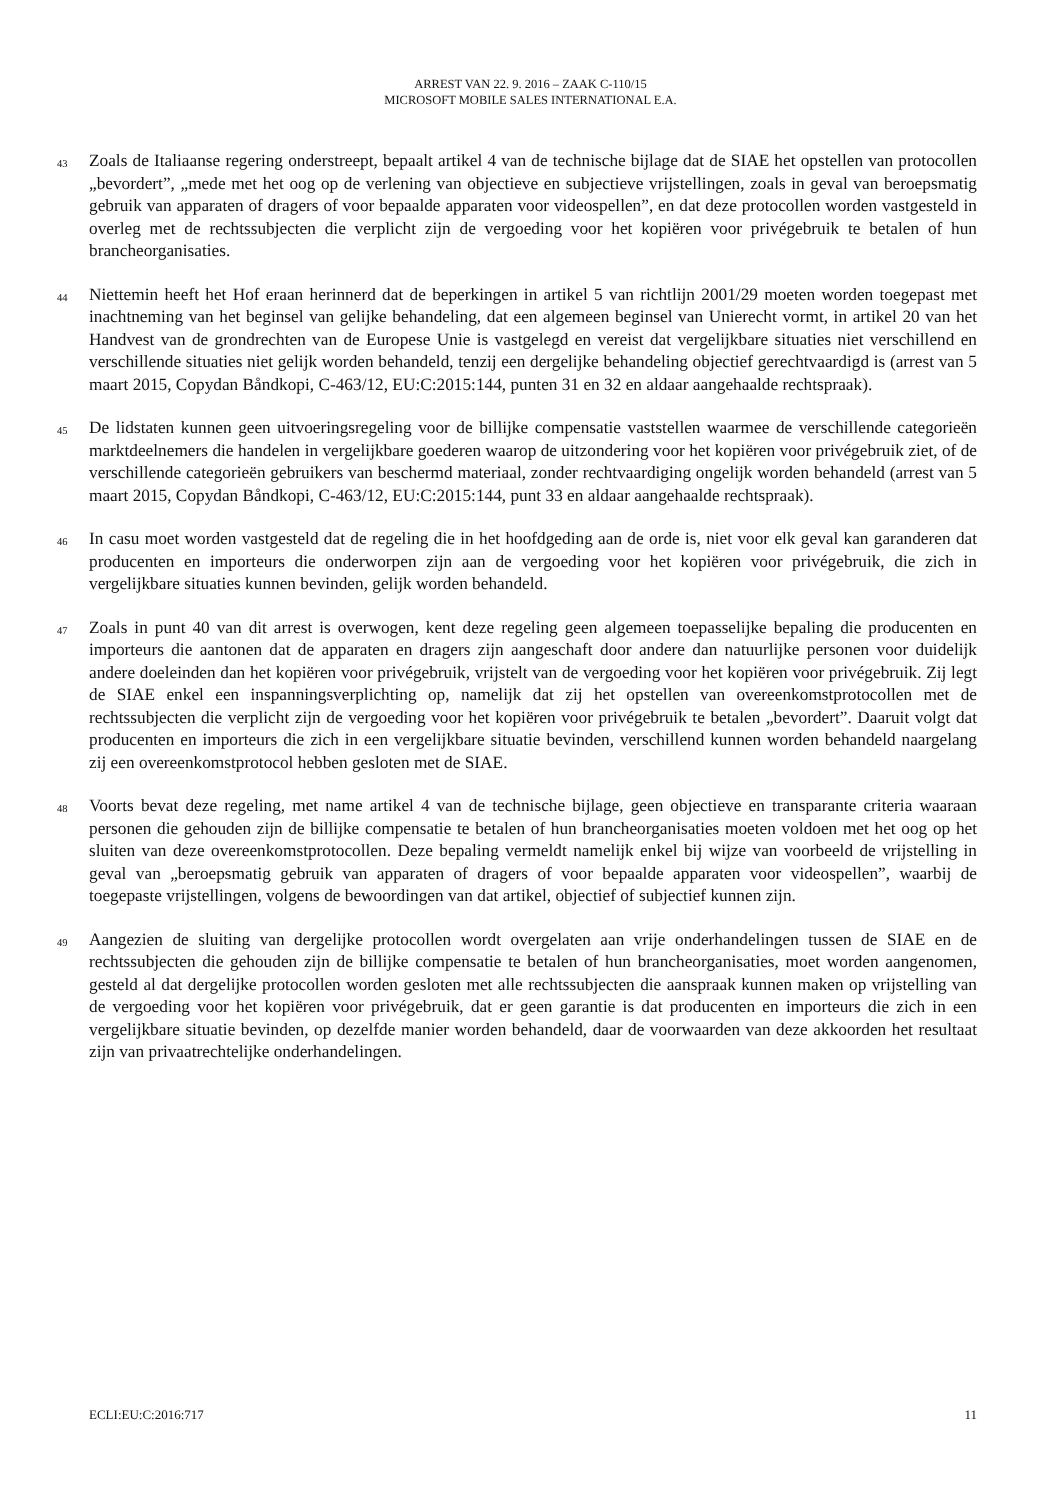ARREST VAN 22. 9. 2016 – ZAAK C-110/15
MICROSOFT MOBILE SALES INTERNATIONAL E.A.
43
Zoals de Italiaanse regering onderstreept, bepaalt artikel 4 van de technische bijlage dat de SIAE het opstellen van protocollen „bevordert”, „mede met het oog op de verlening van objectieve en subjectieve vrijstellingen, zoals in geval van beroepsmatig gebruik van apparaten of dragers of voor bepaalde apparaten voor videospellen”, en dat deze protocollen worden vastgesteld in overleg met de rechtssubjecten die verplicht zijn de vergoeding voor het kopiëren voor privégebruik te betalen of hun brancheorganisaties.
44
Niettemin heeft het Hof eraan herinnerd dat de beperkingen in artikel 5 van richtlijn 2001/29 moeten worden toegepast met inachtneming van het beginsel van gelijke behandeling, dat een algemeen beginsel van Unierecht vormt, in artikel 20 van het Handvest van de grondrechten van de Europese Unie is vastgelegd en vereist dat vergelijkbare situaties niet verschillend en verschillende situaties niet gelijk worden behandeld, tenzij een dergelijke behandeling objectief gerechtvaardigd is (arrest van 5 maart 2015, Copydan Båndkopi, C-463/12, EU:C:2015:144, punten 31 en 32 en aldaar aangehaalde rechtspraak).
45
De lidstaten kunnen geen uitvoeringsregeling voor de billijke compensatie vaststellen waarmee de verschillende categorieën marktdeelnemers die handelen in vergelijkbare goederen waarop de uitzondering voor het kopiëren voor privégebruik ziet, of de verschillende categorieën gebruikers van beschermd materiaal, zonder rechtvaardiging ongelijk worden behandeld (arrest van 5 maart 2015, Copydan Båndkopi, C-463/12, EU:C:2015:144, punt 33 en aldaar aangehaalde rechtspraak).
46
In casu moet worden vastgesteld dat de regeling die in het hoofdgeding aan de orde is, niet voor elk geval kan garanderen dat producenten en importeurs die onderworpen zijn aan de vergoeding voor het kopiëren voor privégebruik, die zich in vergelijkbare situaties kunnen bevinden, gelijk worden behandeld.
47
Zoals in punt 40 van dit arrest is overwogen, kent deze regeling geen algemeen toepasselijke bepaling die producenten en importeurs die aantonen dat de apparaten en dragers zijn aangeschaft door andere dan natuurlijke personen voor duidelijk andere doeleinden dan het kopiëren voor privégebruik, vrijstelt van de vergoeding voor het kopiëren voor privégebruik. Zij legt de SIAE enkel een inspanningsverplichting op, namelijk dat zij het opstellen van overeenkomstprotocollen met de rechtssubjecten die verplicht zijn de vergoeding voor het kopiëren voor privégebruik te betalen „bevordert”. Daaruit volgt dat producenten en importeurs die zich in een vergelijkbare situatie bevinden, verschillend kunnen worden behandeld naargelang zij een overeenkomstprotocol hebben gesloten met de SIAE.
48
Voorts bevat deze regeling, met name artikel 4 van de technische bijlage, geen objectieve en transparante criteria waaraan personen die gehouden zijn de billijke compensatie te betalen of hun brancheorganisaties moeten voldoen met het oog op het sluiten van deze overeenkomstprotocollen. Deze bepaling vermeldt namelijk enkel bij wijze van voorbeeld de vrijstelling in geval van „beroepsmatig gebruik van apparaten of dragers of voor bepaalde apparaten voor videospellen”, waarbij de toegepaste vrijstellingen, volgens de bewoordingen van dat artikel, objectief of subjectief kunnen zijn.
49
Aangezien de sluiting van dergelijke protocollen wordt overgelaten aan vrije onderhandelingen tussen de SIAE en de rechtssubjecten die gehouden zijn de billijke compensatie te betalen of hun brancheorganisaties, moet worden aangenomen, gesteld al dat dergelijke protocollen worden gesloten met alle rechtssubjecten die aanspraak kunnen maken op vrijstelling van de vergoeding voor het kopiëren voor privégebruik, dat er geen garantie is dat producenten en importeurs die zich in een vergelijkbare situatie bevinden, op dezelfde manier worden behandeld, daar de voorwaarden van deze akkoorden het resultaat zijn van privaatrechtelijke onderhandelingen.
ECLI:EU:C:2016:717 11